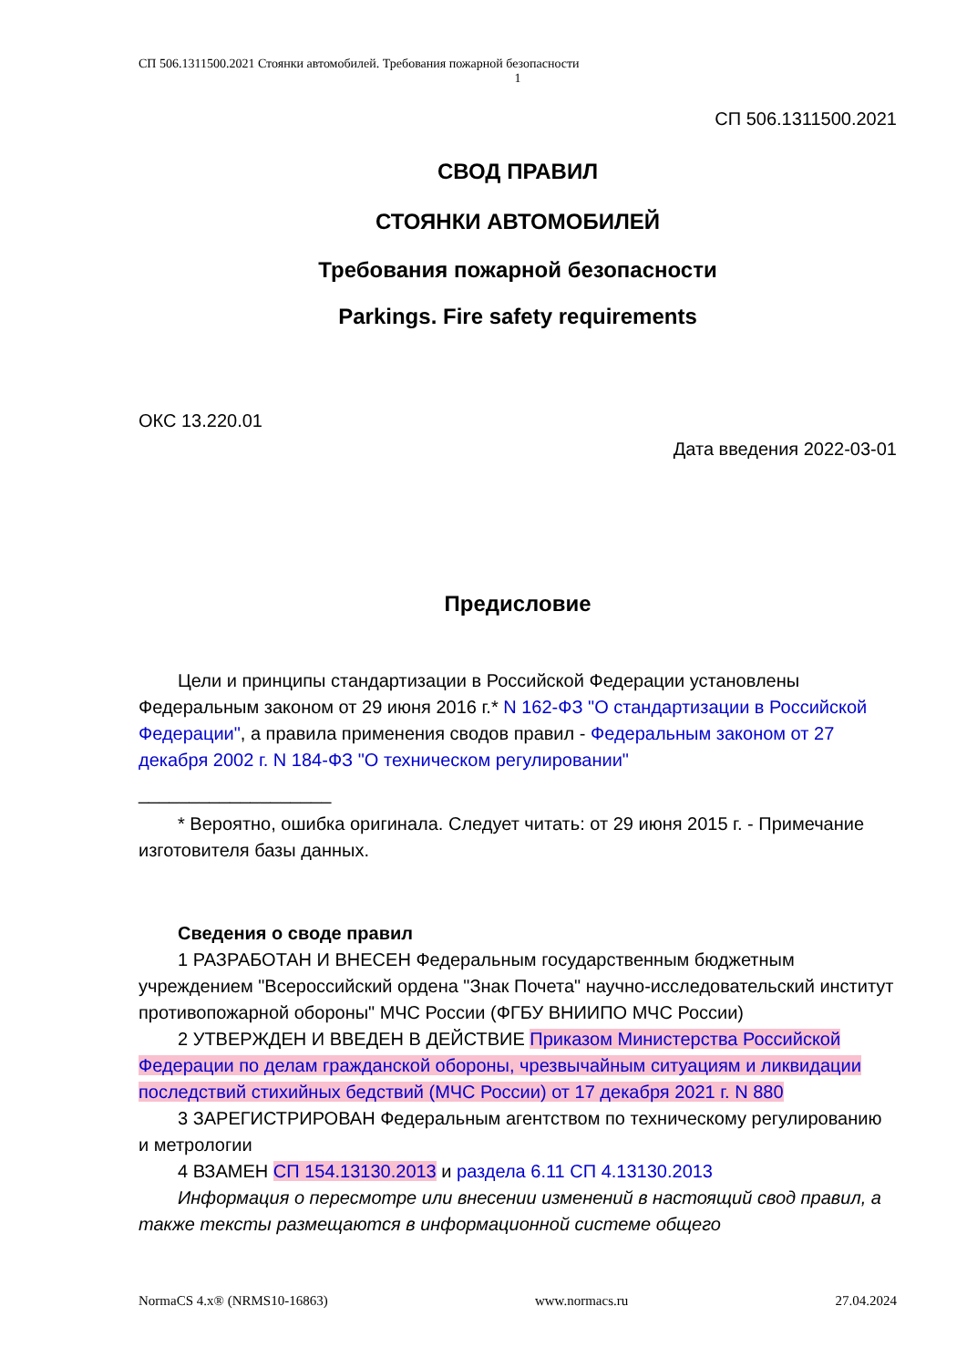СП 506.1311500.2021 Стоянки автомобилей. Требования пожарной безопасности
1
СП 506.1311500.2021
СВОД ПРАВИЛ
СТОЯНКИ АВТОМОБИЛЕЙ
Требования пожарной безопасности
Parkings. Fire safety requirements
ОКС 13.220.01
Дата введения 2022-03-01
Предисловие
Цели и принципы стандартизации в Российской Федерации установлены Федеральным законом от 29 июня 2016 г.* N 162-ФЗ "О стандартизации в Российской Федерации", а правила применения сводов правил - Федеральным законом от 27 декабря 2002 г. N 184-ФЗ "О техническом регулировании"
___________________
* Вероятно, ошибка оригинала. Следует читать: от 29 июня 2015 г. - Примечание изготовителя базы данных.
Сведения о своде правил
1 РАЗРАБОТАН И ВНЕСЕН Федеральным государственным бюджетным учреждением "Всероссийский ордена "Знак Почета" научно-исследовательский институт противопожарной обороны" МЧС России (ФГБУ ВНИИПО МЧС России)
2 УТВЕРЖДЕН И ВВЕДЕН В ДЕЙСТВИЕ Приказом Министерства Российской Федерации по делам гражданской обороны, чрезвычайным ситуациям и ликвидации последствий стихийных бедствий (МЧС России) от 17 декабря 2021 г. N 880
3 ЗАРЕГИСТРИРОВАН Федеральным агентством по техническому регулированию и метрологии
4 ВЗАМЕН СП 154.13130.2013 и раздела 6.11 СП 4.13130.2013
Информация о пересмотре или внесении изменений в настоящий свод правил, а также тексты размещаются в информационной системе общего
NormaCS 4.x® (NRMS10-16863) www.normacs.ru 27.04.2024